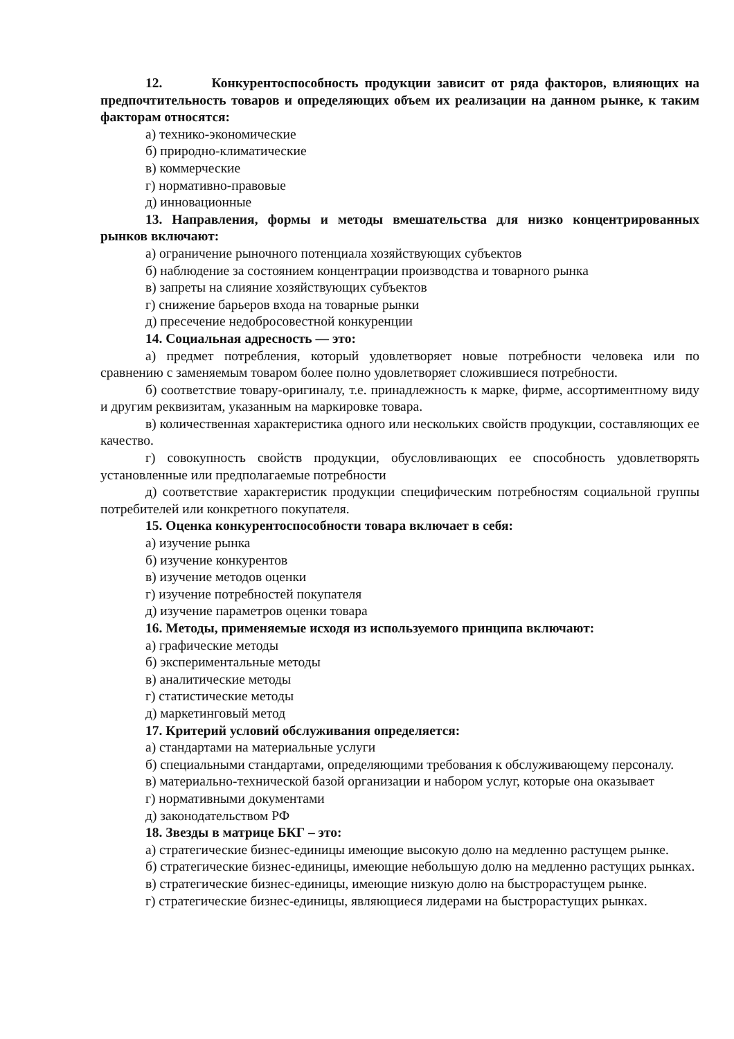12. Конкурентоспособность продукции зависит от ряда факторов, влияющих на предпочтительность товаров и определяющих объем их реализации на данном рынке, к таким факторам относятся:
а) технико-экономические
б) природно-климатические
в) коммерческие
г) нормативно-правовые
д) инновационные
13. Направления, формы и методы вмешательства для низко концентрированных рынков включают:
а) ограничение рыночного потенциала хозяйствующих субъектов
б) наблюдение за состоянием концентрации производства и товарного рынка
в) запреты на слияние хозяйствующих субъектов
г) снижение барьеров входа на товарные рынки
д) пресечение недобросовестной конкуренции
14. Социальная адресность — это:
а) предмет потребления, который удовлетворяет новые потребности человека или по сравнению с заменяемым товаром более полно удовлетворяет сложившиеся потребности.
б) соответствие товару-оригиналу, т.е. принадлежность к марке, фирме, ассортиментному виду и другим реквизитам, указанным на маркировке товара.
в) количественная характеристика одного или нескольких свойств продукции, составляющих ее качество.
г) совокупность свойств продукции, обусловливающих ее способность удовлетворять установленные или предполагаемые потребности
д) соответствие характеристик продукции специфическим потребностям социальной группы потребителей или конкретного покупателя.
15. Оценка конкурентоспособности товара включает в себя:
а) изучение рынка
б) изучение конкурентов
в) изучение методов оценки
г) изучение потребностей покупателя
д) изучение параметров оценки товара
16. Методы, применяемые исходя из используемого принципа включают:
а) графические методы
б) экспериментальные методы
в) аналитические методы
г) статистические методы
д) маркетинговый метод
17. Критерий условий обслуживания определяется:
а) стандартами на материальные услуги
б) специальными стандартами, определяющими требования к обслуживающему персоналу.
в) материально-технической базой организации и набором услуг, которые она оказывает
г) нормативными документами
д) законодательством РФ
18. Звезды в матрице БКГ – это:
а) стратегические бизнес-единицы имеющие высокую долю на медленно растущем рынке.
б) стратегические бизнес-единицы, имеющие небольшую долю на медленно растущих рынках.
в) стратегические бизнес-единицы, имеющие низкую долю на быстрорастущем рынке.
г) стратегические бизнес-единицы, являющиеся лидерами на быстрорастущих рынках.